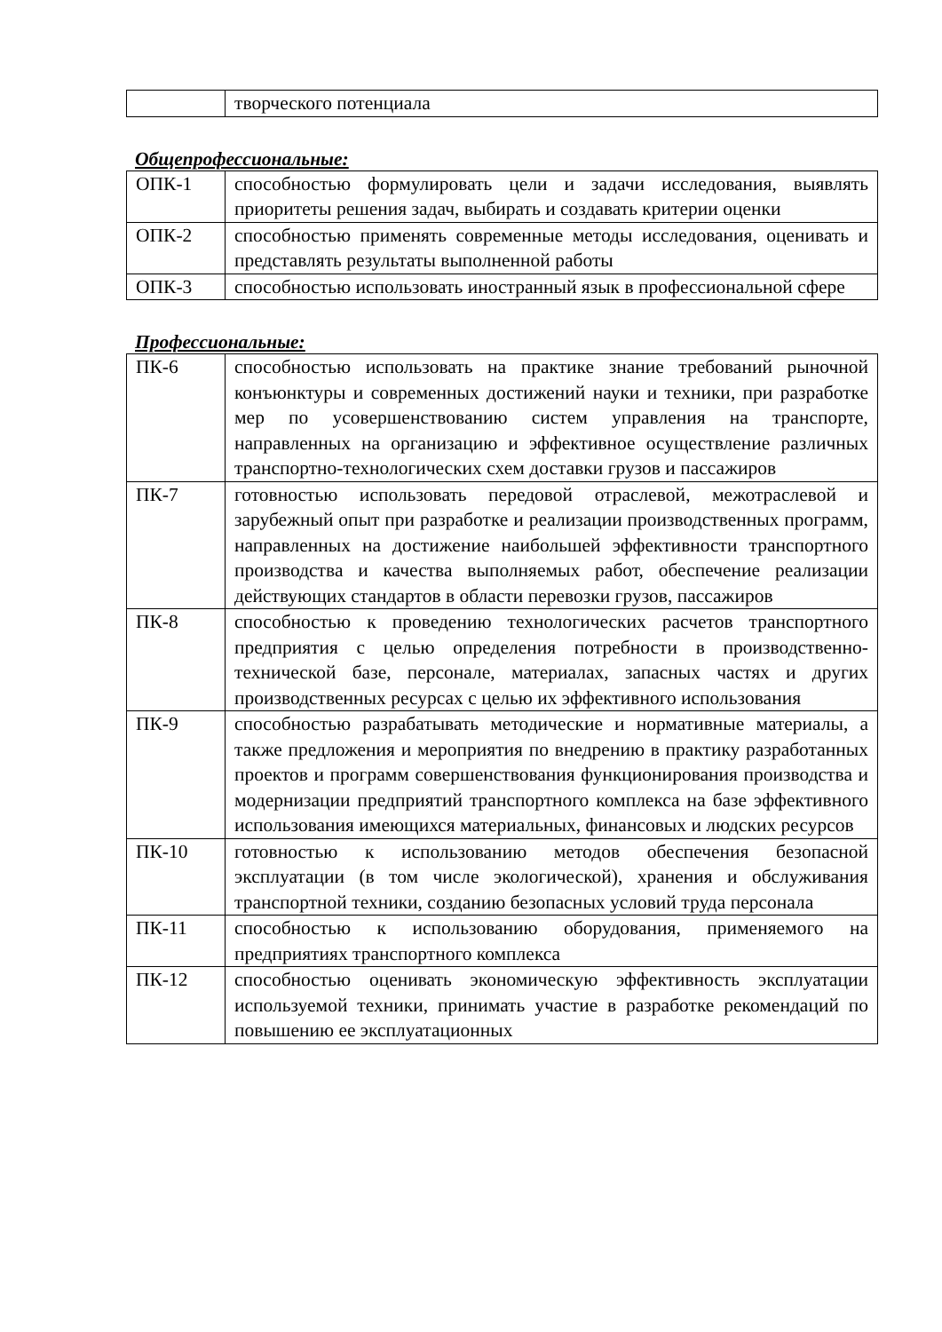| | творческого потенциала |
Общепрофессиональные:
| ОПК-1 | способностью формулировать цели и задачи исследования, выявлять приоритеты решения задач, выбирать и создавать критерии оценки |
| ОПК-2 | способностью применять современные методы исследования, оценивать и представлять результаты выполненной работы |
| ОПК-3 | способностью использовать иностранный язык в профессиональной сфере |
Профессиональные:
| ПК-6 | способностью использовать на практике знание требований рыночной конъюнктуры и современных достижений науки и техники, при разработке мер по усовершенствованию систем управления на транспорте, направленных на организацию и эффективное осуществление различных транспортно-технологических схем доставки грузов и пассажиров |
| ПК-7 | готовностью использовать передовой отраслевой, межотраслевой и зарубежный опыт при разработке и реализации производственных программ, направленных на достижение наибольшей эффективности транспортного производства и качества выполняемых работ, обеспечение реализации действующих стандартов в области перевозки грузов, пассажиров |
| ПК-8 | способностью к проведению технологических расчетов транспортного предприятия с целью определения потребности в производственно-технической базе, персонале, материалах, запасных частях и других производственных ресурсах с целью их эффективного использования |
| ПК-9 | способностью разрабатывать методические и нормативные материалы, а также предложения и мероприятия по внедрению в практику разработанных проектов и программ совершенствования функционирования производства и модернизации предприятий транспортного комплекса на базе эффективного использования имеющихся материальных, финансовых и людских ресурсов |
| ПК-10 | готовностью к использованию методов обеспечения безопасной эксплуатации (в том числе экологической), хранения и обслуживания транспортной техники, созданию безопасных условий труда персонала |
| ПК-11 | способностью к использованию оборудования, применяемого на предприятиях транспортного комплекса |
| ПК-12 | способностью оценивать экономическую эффективность эксплуатации используемой техники, принимать участие в разработке рекомендаций по повышению ее эксплуатационных |